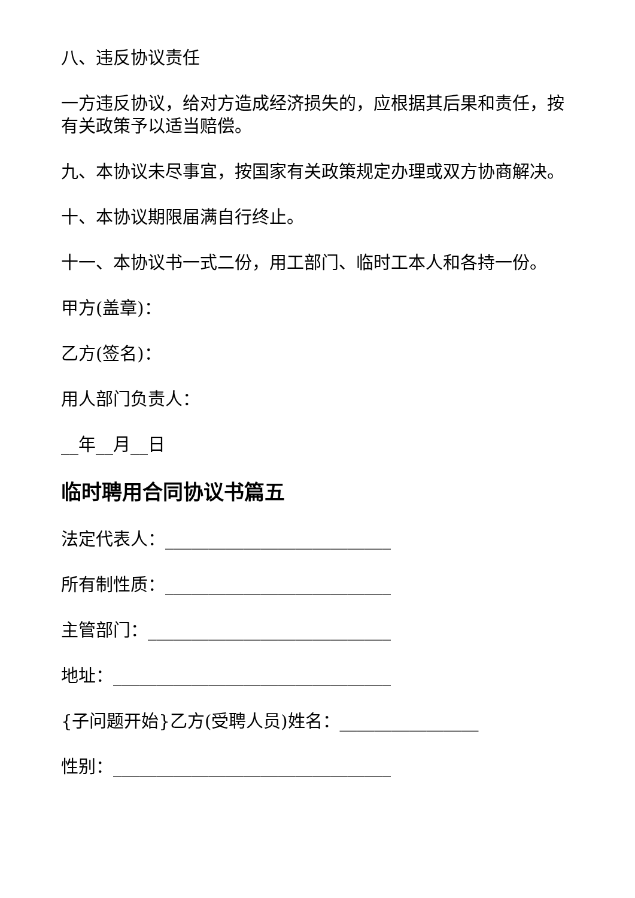八、违反协议责任
一方违反协议，给对方造成经济损失的，应根据其后果和责任，按有关政策予以适当赔偿。
九、本协议未尽事宜，按国家有关政策规定办理或双方协商解决。
十、本协议期限届满自行终止。
十一、本协议书一式二份，用工部门、临时工本人和各持一份。
甲方(盖章)：
乙方(签名)：
用人部门负责人：
__年__月__日
临时聘用合同协议书篇五
法定代表人：__________________________
所有制性质：__________________________
主管部门：____________________________
地址：________________________________
{子问题开始}乙方(受聘人员)姓名：________________
性别：________________________________